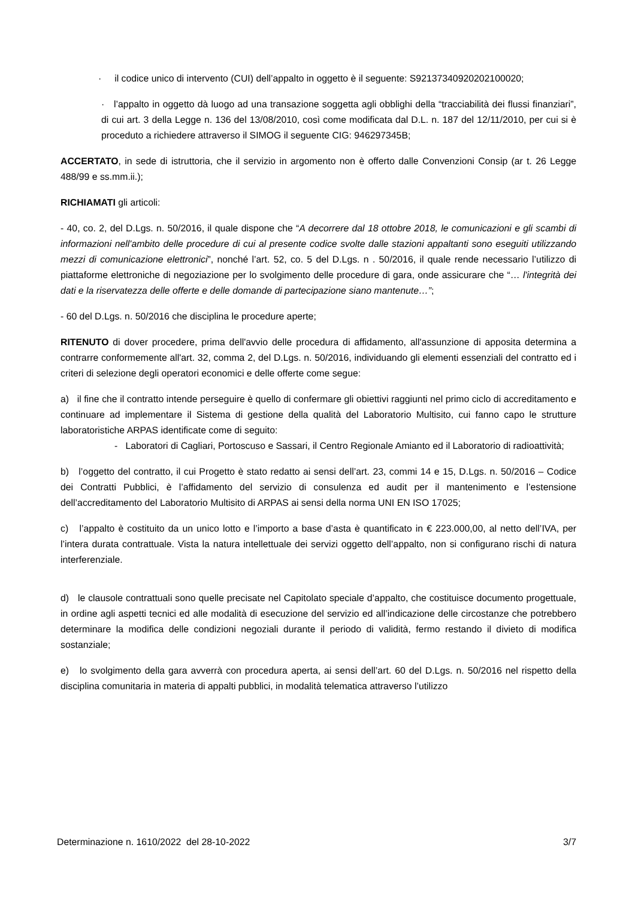· il codice unico di intervento (CUI) dell’appalto in oggetto è il seguente: S92137340920202100020;
· l’appalto in oggetto dà luogo ad una transazione soggetta agli obblighi della “tracciabilità dei flussi finanziari”, di cui art. 3 della Legge n. 136 del 13/08/2010, così come modificata dal D.L. n. 187 del 12/11/2010, per cui si è proceduto a richiedere attraverso il SIMOG il seguente CIG: 946297345B;
ACCERTATO, in sede di istruttoria, che il servizio in argomento non è offerto dalle Convenzioni Consip (ar t. 26 Legge 488/99 e ss.mm.ii.);
RICHIAMATI gli articoli:
- 40, co. 2, del D.Lgs. n. 50/2016, il quale dispone che “A decorrere dal 18 ottobre 2018, le comunicazioni e gli scambi di informazioni nell'ambito delle procedure di cui al presente codice svolte dalle stazioni appaltanti sono eseguiti utilizzando mezzi di comunicazione elettronici”, nonché l’art. 52, co. 5 del D.Lgs. n . 50/2016, il quale rende necessario l’utilizzo di piattaforme elettroniche di negoziazione per lo svolgimento delle procedure di gara, onde assicurare che “… l'integrità dei dati e la riservatezza delle offerte e delle domande di partecipazione siano mantenute…”;
- 60 del D.Lgs. n. 50/2016 che disciplina le procedure aperte;
RITENUTO di dover procedere, prima dell'avvio delle procedura di affidamento, all'assunzione di apposita determina a contrarre conformemente all'art. 32, comma 2, del D.Lgs. n. 50/2016, individuando gli elementi essenziali del contratto ed i criteri di selezione degli operatori economici e delle offerte come segue:
a) il fine che il contratto intende perseguire è quello di confermare gli obiettivi raggiunti nel primo ciclo di accreditamento e continuare ad implementare il Sistema di gestione della qualità del Laboratorio Multisito, cui fanno capo le strutture laboratoristiche ARPAS identificate come di seguito:
- Laboratori di Cagliari, Portoscuso e Sassari, il Centro Regionale Amianto ed il Laboratorio di radioattività;
b) l’oggetto del contratto, il cui Progetto è stato redatto ai sensi dell’art. 23, commi 14 e 15, D.Lgs. n. 50/2016 – Codice dei Contratti Pubblici, è l’affidamento del servizio di consulenza ed audit per il mantenimento e l’estensione dell’accreditamento del Laboratorio Multisito di ARPAS ai sensi della norma UNI EN ISO 17025;
c) l’appalto è costituito da un unico lotto e l’importo a base d’asta è quantificato in € 223.000,00, al netto dell’IVA, per l’intera durata contrattuale. Vista la natura intellettuale dei servizi oggetto dell’appalto, non si configurano rischi di natura interferenziale.
d) le clausole contrattuali sono quelle precisate nel Capitolato speciale d’appalto, che costituisce documento progettuale, in ordine agli aspetti tecnici ed alle modalità di esecuzione del servizio ed all’indicazione delle circostanze che potrebbero determinare la modifica delle condizioni negoziali durante il periodo di validità, fermo restando il divieto di modifica sostanziale;
e) lo svolgimento della gara avverrà con procedura aperta, ai sensi dell’art. 60 del D.Lgs. n. 50/2016 nel rispetto della disciplina comunitaria in materia di appalti pubblici, in modalità telematica attraverso l’utilizzo
Determinazione n. 1610/2022 del 28-10-2022 3/7